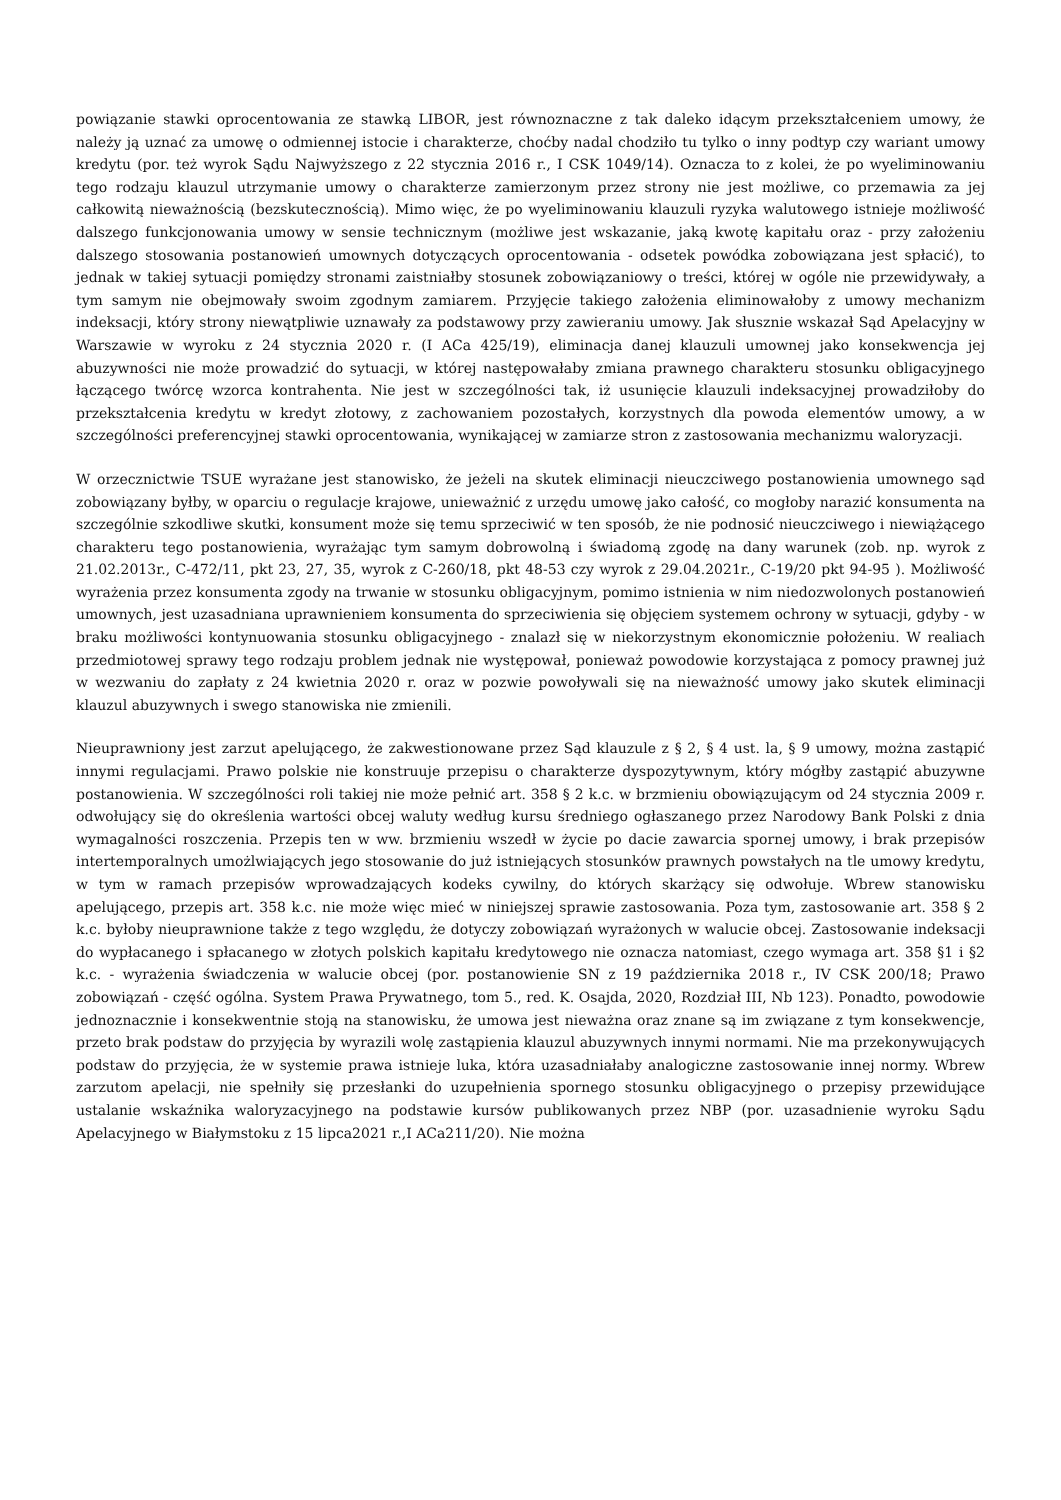powiązanie stawki oprocentowania ze stawką LIBOR, jest równoznaczne z tak daleko idącym przekształceniem umowy, że należy ją uznać za umowę o odmiennej istocie i charakterze, choćby nadal chodziło tu tylko o inny podtyp czy wariant umowy kredytu (por. też wyrok Sądu Najwyższego z 22 stycznia 2016 r., I CSK 1049/14). Oznacza to z kolei, że po wyeliminowaniu tego rodzaju klauzul utrzymanie umowy o charakterze zamierzonym przez strony nie jest możliwe, co przemawia za jej całkowitą nieważnością (bezskutecznością). Mimo więc, że po wyeliminowaniu klauzuli ryzyka walutowego istnieje możliwość dalszego funkcjonowania umowy w sensie technicznym (możliwe jest wskazanie, jaką kwotę kapitału oraz - przy założeniu dalszego stosowania postanowień umownych dotyczących oprocentowania - odsetek powódka zobowiązana jest spłacić), to jednak w takiej sytuacji pomiędzy stronami zaistniałby stosunek zobowiązaniowy o treści, której w ogóle nie przewidywały, a tym samym nie obejmowały swoim zgodnym zamiarem. Przyjęcie takiego założenia eliminowałoby z umowy mechanizm indeksacji, który strony niewątpliwie uznawały za podstawowy przy zawieraniu umowy. Jak słusznie wskazał Sąd Apelacyjny w Warszawie w wyroku z 24 stycznia 2020 r. (I ACa 425/19), eliminacja danej klauzuli umownej jako konsekwencja jej abuzywności nie może prowadzić do sytuacji, w której następowałaby zmiana prawnego charakteru stosunku obligacyjnego łączącego twórcę wzorca kontrahenta. Nie jest w szczególności tak, iż usunięcie klauzuli indeksacyjnej prowadziłoby do przekształcenia kredytu w kredyt złotowy, z zachowaniem pozostałych, korzystnych dla powoda elementów umowy, a w szczególności preferencyjnej stawki oprocentowania, wynikającej w zamiarze stron z zastosowania mechanizmu waloryzacji.
W orzecznictwie TSUE wyrażane jest stanowisko, że jeżeli na skutek eliminacji nieuczciwego postanowienia umownego sąd zobowiązany byłby, w oparciu o regulacje krajowe, unieważnić z urzędu umowę jako całość, co mogłoby narazić konsumenta na szczególnie szkodliwe skutki, konsument może się temu sprzeciwić w ten sposób, że nie podnosić nieuczciwego i niewiążącego charakteru tego postanowienia, wyrażając tym samym dobrowolną i świadomą zgodę na dany warunek (zob. np. wyrok z 21.02.2013r., C-472/11, pkt 23, 27, 35, wyrok z C-260/18, pkt 48-53 czy wyrok z 29.04.2021r., C-19/20 pkt 94-95 ). Możliwość wyrażenia przez konsumenta zgody na trwanie w stosunku obligacyjnym, pomimo istnienia w nim niedozwolonych postanowień umownych, jest uzasadniana uprawnieniem konsumenta do sprzeciwienia się objęciem systemem ochrony w sytuacji, gdyby - w braku możliwości kontynuowania stosunku obligacyjnego - znalazł się w niekorzystnym ekonomicznie położeniu. W realiach przedmiotowej sprawy tego rodzaju problem jednak nie występował, ponieważ powodowie korzystająca z pomocy prawnej już w wezwaniu do zapłaty z 24 kwietnia 2020 r. oraz w pozwie powoływali się na nieważność umowy jako skutek eliminacji klauzul abuzywnych i swego stanowiska nie zmienili.
Nieuprawniony jest zarzut apelującego, że zakwestionowane przez Sąd klauzule z § 2, § 4 ust. la, § 9 umowy, można zastąpić innymi regulacjami. Prawo polskie nie konstruuje przepisu o charakterze dyspozytywnym, który mógłby zastąpić abuzywne postanowienia. W szczególności roli takiej nie może pełnić art. 358 § 2 k.c. w brzmieniu obowiązującym od 24 stycznia 2009 r. odwołujący się do określenia wartości obcej waluty według kursu średniego ogłaszanego przez Narodowy Bank Polski z dnia wymagalności roszczenia. Przepis ten w ww. brzmieniu wszedł w życie po dacie zawarcia spornej umowy, i brak przepisów intertemporalnych umożlwiających jego stosowanie do już istniejących stosunków prawnych powstałych na tle umowy kredytu, w tym w ramach przepisów wprowadzających kodeks cywilny, do których skarżący się odwołuje. Wbrew stanowisku apelującego, przepis art. 358 k.c. nie może więc mieć w niniejszej sprawie zastosowania. Poza tym, zastosowanie art. 358 § 2 k.c. byłoby nieuprawnione także z tego względu, że dotyczy zobowiązań wyrażonych w walucie obcej. Zastosowanie indeksacji do wypłacanego i spłacanego w złotych polskich kapitału kredytowego nie oznacza natomiast, czego wymaga art. 358 §1 i §2 k.c. - wyrażenia świadczenia w walucie obcej (por. postanowienie SN z 19 października 2018 r., IV CSK 200/18; Prawo zobowiązań - część ogólna. System Prawa Prywatnego, tom 5., red. K. Osajda, 2020, Rozdział III, Nb 123). Ponadto, powodowie jednoznacznie i konsekwentnie stoją na stanowisku, że umowa jest nieważna oraz znane są im związane z tym konsekwencje, przeto brak podstaw do przyjęcia by wyrazili wolę zastąpienia klauzul abuzywnych innymi normami. Nie ma przekonywujących podstaw do przyjęcia, że w systemie prawa istnieje luka, która uzasadniałaby analogiczne zastosowanie innej normy. Wbrew zarzutom apelacji, nie spełniły się przesłanki do uzupełnienia spornego stosunku obligacyjnego o przepisy przewidujące ustalanie wskaźnika waloryzacyjnego na podstawie kursów publikowanych przez NBP (por. uzasadnienie wyroku Sądu Apelacyjnego w Białymstoku z 15 lipca2021 r.,I ACa211/20). Nie można